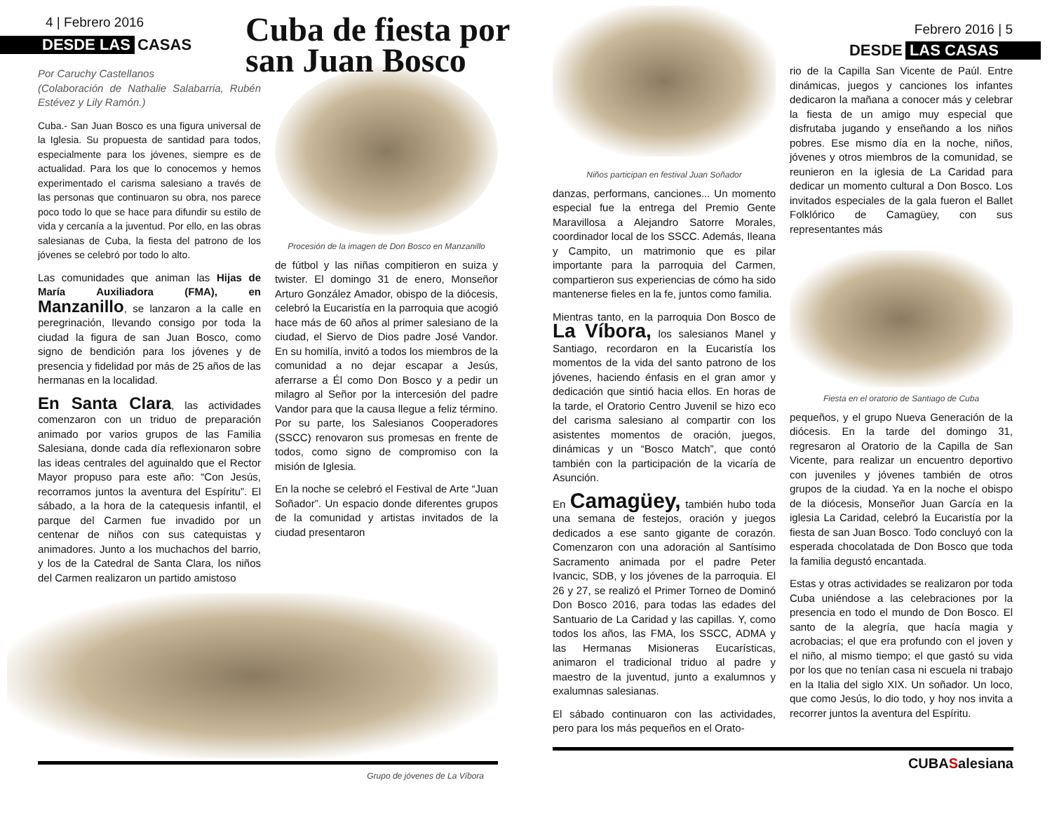4 | Febrero 2016
DESDE LAS CASAS
Cuba de fiesta por
san Juan Bosco
Por Caruchy Castellanos
(Colaboración de Nathalie Salabarria, Rubén Estévez y Lily Ramón.)
Cuba.- San Juan Bosco es una figura universal de la Iglesia. Su propuesta de santidad para todos, especialmente para los jóvenes, siempre es de actualidad. Para los que lo conocemos y hemos experimentado el carisma salesiano a través de las personas que continuaron su obra, nos parece poco todo lo que se hace para difundir su estilo de vida y cercanía a la juventud. Por ello, en las obras salesianas de Cuba, la fiesta del patrono de los jóvenes se celebró por todo lo alto.
Las comunidades que animan las Hijas de María Auxiliadora (FMA), en Manzanillo, se lanzaron a la calle en peregrinación, llevando consigo por toda la ciudad la figura de san Juan Bosco, como signo de bendición para los jóvenes y de presencia y fidelidad por más de 25 años de las hermanas en la localidad.
En Santa Clara, las actividades comenzaron con un triduo de preparación animado por varios grupos de las Familia Salesiana, donde cada día reflexionaron sobre las ideas centrales del aguinaldo que el Rector Mayor propuso para este año: “Con Jesús, recorramos juntos la aventura del Espíritu”. El sábado, a la hora de la catequesis infantil, el parque del Carmen fue invadido por un centenar de niños con sus catequistas y animadores. Junto a los muchachos del barrio, y los de la Catedral de Santa Clara, los niños del Carmen realizaron un partido amistoso
Procesión de la imagen de Don Bosco en Manzanillo
de fútbol y las niñas compitieron en suiza y twister. El domingo 31 de enero, Monseñor Arturo González Amador, obispo de la diócesis, celebró la Eucaristía en la parroquia que acogió hace más de 60 años al primer salesiano de la ciudad, el Siervo de Dios padre José Vandor. En su homilía, invitó a todos los miembros de la comunidad a no dejar escapar a Jesús, aferrarse a Él como Don Bosco y a pedir un milagro al Señor por la intercesión del padre Vandor para que la causa llegue a feliz término. Por su parte, los Salesianos Cooperadores (SSCC) renovaron sus promesas en frente de todos, como signo de compromiso con la misión de Iglesia.
En la noche se celebró el Festival de Arte “Juan Soñador”. Un espacio donde diferentes grupos de la comunidad y artistas invitados de la ciudad presentaron
Grupo de jóvenes de La Víbora
Niños participan en festival Juan Soñador
danzas, performans, canciones... Un momento especial fue la entrega del Premio Gente Maravillosa a Alejandro Satorre Morales, coordinador local de los SSCC. Además, Ileana y Campito, un matrimonio que es pilar importante para la parroquia del Carmen, compartieron sus experiencias de cómo ha sido mantenerse fieles en la fe, juntos como familia.
Mientras tanto, en la parroquia Don Bosco de La Víbora, los salesianos Manel y Santiago, recordaron en la Eucaristía los momentos de la vida del santo patrono de los jóvenes, haciendo énfasis en el gran amor y dedicación que sintió hacia ellos. En horas de la tarde, el Oratorio Centro Juvenil se hizo eco del carisma salesiano al compartir con los asistentes momentos de oración, juegos, dinámicas y un “Bosco Match”, que contó también con la participación de la vicaría de Asunción.
En Camagüey, también hubo toda una semana de festejos, oración y juegos dedicados a ese santo gigante de corazón. Comenzaron con una adoración al Santísimo Sacramento animada por el padre Peter Ivancic, SDB, y los jóvenes de la parroquia. El 26 y 27, se realizó el Primer Torneo de Dominó Don Bosco 2016, para todas las edades del Santuario de La Caridad y las capillas. Y, como todos los años, las FMA, los SSCC, ADMA y las Hermanas Misioneras Eucarísticas, animaron el tradicional triduo al padre y maestro de la juventud, junto a exalumnos y exalumnas salesianas.
El sábado continuaron con las actividades, pero para los más pequeños en el Orato-
Febrero 2016 | 5
DESDE LAS CASAS
rio de la Capilla San Vicente de Paúl. Entre dinámicas, juegos y canciones los infantes dedicaron la mañana a conocer más y celebrar la fiesta de un amigo muy especial que disfrutaba jugando y enseñando a los niños pobres. Ese mismo día en la noche, niños, jóvenes y otros miembros de la comunidad, se reunieron en la iglesia de La Caridad para dedicar un momento cultural a Don Bosco. Los invitados especiales de la gala fueron el Ballet Folklórico de Camagüey, con sus representantes más
Fiesta en el oratorio de Santiago de Cuba
pequeños, y el grupo Nueva Generación de la diócesis. En la tarde del domingo 31, regresaron al Oratorio de la Capilla de San Vicente, para realizar un encuentro deportivo con juveniles y jóvenes también de otros grupos de la ciudad. Ya en la noche el obispo de la diócesis, Monseñor Juan García en la iglesia La Caridad, celebró la Eucaristía por la fiesta de san Juan Bosco. Todo concluyó con la esperada chocolatada de Don Bosco que toda la familia degustó encantada.
Estas y otras actividades se realizaron por toda Cuba uniéndose a las celebraciones por la presencia en todo el mundo de Don Bosco. El santo de la alegría, que hacía magia y acrobacias; el que era profundo con el joven y el niño, al mismo tiempo; el que gastó su vida por los que no tenían casa ni escuela ni trabajo en la Italia del siglo XIX. Un soñador. Un loco, que como Jesús, lo dio todo, y hoy nos invita a recorrer juntos la aventura del Espíritu.
CUBASalesiana